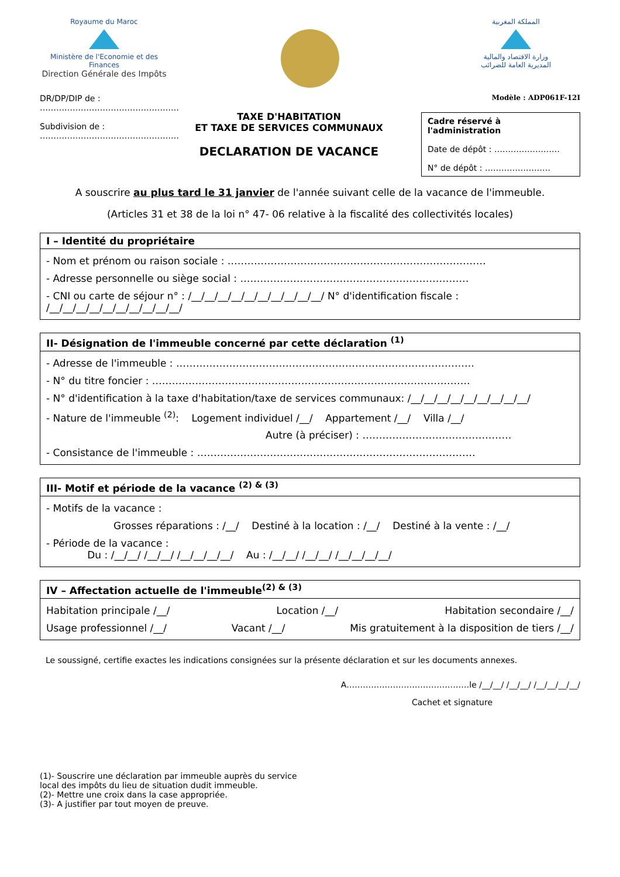Royaume du Maroc
Ministère de l'Economie et des Finances
Direction Générale des Impôts
المملكة المغربية
وزارة الاقتصاد والمالية
المديرية العامة للضرائب
DR/DP/DIP de :
……………………………………………
Subdivision de :
……………………………………………
TAXE D'HABITATION
ET TAXE DE SERVICES COMMUNAUX
DECLARATION DE VACANCE
Modèle : ADP061F-12I
Cadre réservé à l'administration
Date de dépôt : ……………………
N° de dépôt : ……………………
A souscrire au plus tard le 31 janvier de l'année suivant celle de la vacance de l'immeuble.
(Articles 31 et 38 de la loi n° 47- 06 relative à la fiscalité des collectivités locales)
I – Identité du propriétaire
- Nom et prénom ou raison sociale : ……………………………………………………………………
- Adresse personnelle ou siège social : ……………………………………………………………
- CNI ou carte de séjour n° : /__/__/__/__/__/__/__/__/__/__/ N° d'identification fiscale : /__/__/__/__/__/__/__/__/__/__/
II- Désignation de l'immeuble concerné par cette déclaration <sup>(1)</sup>
- Adresse de l'immeuble : ………………………………………………………………………………
- N° du titre foncier : ……………………………………………………………………………………
- N° d'identification à la taxe d'habitation/taxe de services communaux: /__/__/__/__/__/__/__/__/__/
- Nature de l'immeuble <sup>(2)</sup>: Logement individuel /__/ Appartement /__/ Villa /__/
Autre (à préciser) : ………………………………………
- Consistance de l'immeuble : …………………………………………………………………………
III- Motif et période de la vacance <sup>(2) & (3)</sup>
- Motifs de la vacance :
Grosses réparations : /__/ Destiné à la location : /__/ Destiné à la vente : /__/
- Période de la vacance :
Du : /__/__/ /__/__/ /__/__/__/__/ Au : /__/__/ /__/__/ /__/__/__/__/
IV – Affectation actuelle de l'immeuble<sup>(2) & (3)</sup>
Habitation principale /__/ Location /__/ Habitation secondaire /__/
Usage professionnel /__/ Vacant /__/ Mis gratuitement à la disposition de tiers /__/
Le soussigné, certifie exactes les indications consignées sur la présente déclaration et sur les documents annexes.
A………………………………………le /__/__/ /__/__/ /__/__/__/__/
Cachet et signature
(1)- Souscrire une déclaration par immeuble auprès du service local des impôts du lieu de situation dudit immeuble.
(2)- Mettre une croix dans la case appropriée.
(3)- A justifier par tout moyen de preuve.